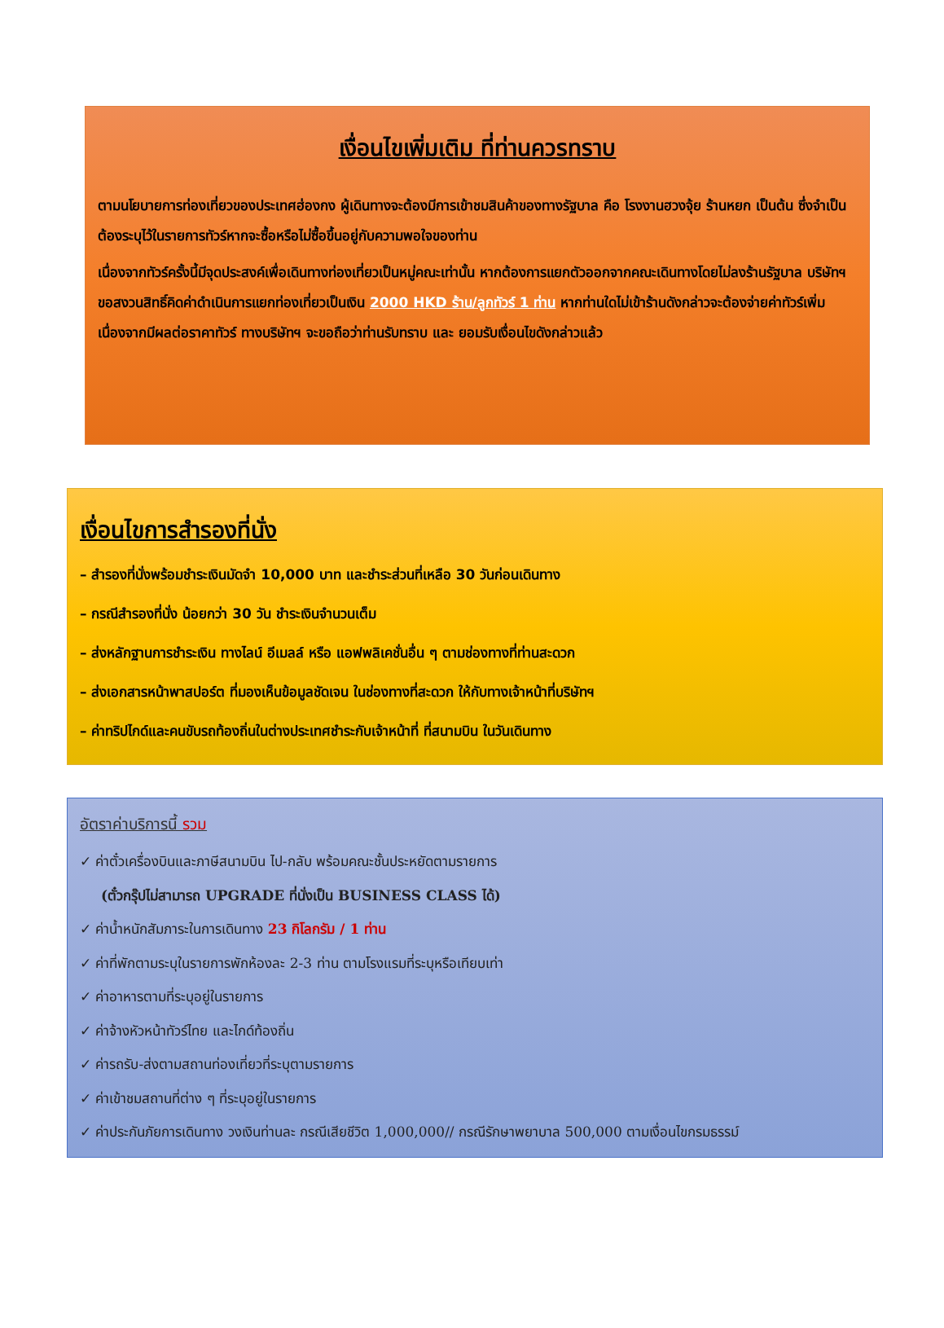เงื่อนไขเพิ่มเติม ที่ท่านควรทราบ
ตามนโยบายการท่องเที่ยวของประเทศฮ่องกง ผู้เดินทางจะต้องมีการเข้าชมสินค้าของทางรัฐบาล คือ โรงงานฮวงจุ้ย ร้านหยก เป็นต้น ซึ่งจำเป็นต้องระบุไว้ในรายการทัวร์หากจะซื้อหรือไม่ซื้อขึ้นอยู่กับความพอใจของท่าน
เนื่องจากทัวร์ครั้งนี้มีจุดประสงค์เพื่อเดินทางท่องเที่ยวเป็นหมู่คณะเท่านั้น หากต้องการแยกตัวออกจากคณะเดินทางโดยไม่ลงร้านรัฐบาล บริษัทฯ ขอสงวนสิทธิ์คิดค่าดำเนินการแยกท่องเที่ยวเป็นเงิน 2000 HKD ร้าน/ลูกทัวร์ 1 ท่าน หากท่านใดไม่เข้าร้านดังกล่าวจะต้องจ่ายค่าทัวร์เพิ่ม เนื่องจากมีผลต่อราคาทัวร์ ทางบริษัทฯ จะขอถือว่าท่านรับทราบ และ ยอมรับเงื่อนไขดังกล่าวแล้ว
เงื่อนไขการสำรองที่นั่ง
– สำรองที่นั่งพร้อมชำระเงินมัดจำ 10,000 บาท และชำระส่วนที่เหลือ 30 วันก่อนเดินทาง
– กรณีสำรองที่นั่ง น้อยกว่า 30 วัน ชำระเงินจำนวนเต็ม
– ส่งหลักฐานการชำระเงิน ทางไลน์ อีเมลล์ หรือ แอฟพลิเคชั่นอื่น ๆ ตามช่องทางที่ท่านสะดวก
– ส่งเอกสารหน้าพาสปอร์ต ที่มองเห็นข้อมูลชัดเจน ในช่องทางที่สะดวก ให้กับทางเจ้าหน้าที่บริษัทฯ
– ค่าทริปไกด์และคนขับรถท้องถิ่นในต่างประเทศชำระกับเจ้าหน้าที่ ที่สนามบิน ในวันเดินทาง
อัตราค่าบริการนี้ รวม
✓ ค่าตั๋วเครื่องบินและภาษีสนามบิน ไป-กลับ พร้อมคณะชั้นประหยัดตามรายการ
(ตั๋วกรุ๊ปไม่สามารถ UPGRADE ที่นั่งเป็น BUSINESS CLASS ได้)
✓ ค่าน้ำหนักสัมภาระในการเดินทาง 23 กิโลกรัม / 1 ท่าน
✓ ค่าที่พักตามระบุในรายการพักห้องละ 2-3 ท่าน ตามโรงแรมที่ระบุหรือเทียบเท่า
✓ ค่าอาหารตามที่ระบุอยู่ในรายการ
✓ ค่าจ้างหัวหน้าทัวร์ไทย และไกด์ท้องถิ่น
✓ ค่ารถรับ-ส่งตามสถานท่องเที่ยวที่ระบุตามรายการ
✓ ค่าเข้าชมสถานที่ต่าง ๆ ที่ระบุอยู่ในรายการ
✓ ค่าประกันภัยการเดินทาง วงเงินท่านละ กรณีเสียชีวิต 1,000,000// กรณีรักษาพยาบาล 500,000 ตามเงื่อนไขกรมธรรม์